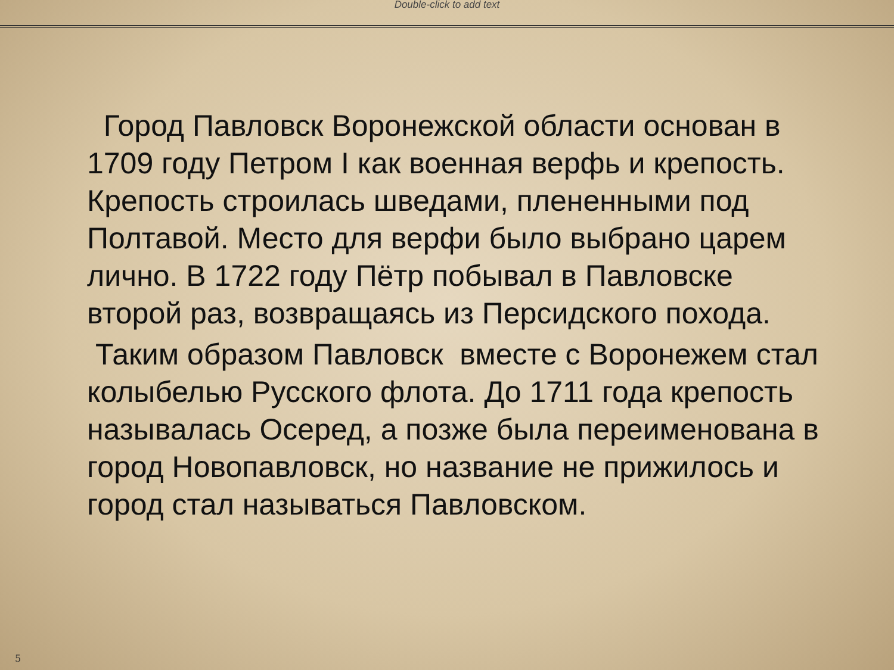Double-click to add text
Город Павловск Воронежской области основан в 1709 году Петром I как военная верфь и крепость. Крепость строилась шведами, плененными под Полтавой. Место для верфи было выбрано царем лично. В 1722 году Пётр побывал в Павловске второй раз, возвращаясь из Персидского похода.
Таким образом Павловск вместе с Воронежем стал колыбелью Русского флота. До 1711 года крепость называлась Осеред, а позже была переименована в город Новопавловск, но название не прижилось и город стал называться Павловском.
5